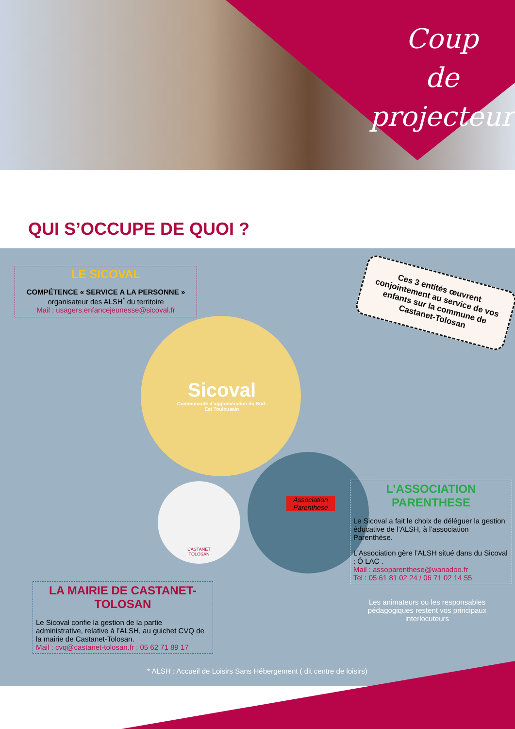Coup
de projecteur
QUI S’OCCUPE DE QUOI ?
LE SICOVAL
COMPÉTENCE « SERVICE A LA PERSONNE »
organisateur des ALSH<sup>*</sup> du territoire
Mail : usagers.enfancejeunesse@sicoval.fr
Ces 3 entités œuvrent conjointement au service de vos enfants sur la commune de Castanet-Tolosan
Sicoval
Communauté d’agglomération du Sud-Est Toulousain
CASTANET TOLOSAN
Association Parenthese
L’ASSOCIATION PARENTHESE
Le Sicoval a fait le choix de déléguer la gestion éducative de l’ALSH, à l’association Parenthèse.
L’Association gère l’ALSH situé dans du Sicoval : Ô LAC .
Mail : assoparenthese@wanadoo.fr
Tel : 05 61 81 02 24 / 06 71 02 14 55
Les animateurs ou les responsables pédagogiques restent vos principaux interlocuteurs
LA MAIRIE DE CASTANET-TOLOSAN
Le Sicoval confie la gestion de la partie administrative, relative à l’ALSH, au guichet CVQ de la mairie de Castanet-Tolosan.
Mail : cvq@castanet-tolosan.fr : 05 62 71 89 17
* ALSH : Accueil de Loisirs Sans Hébergement ( dit centre de loisirs)